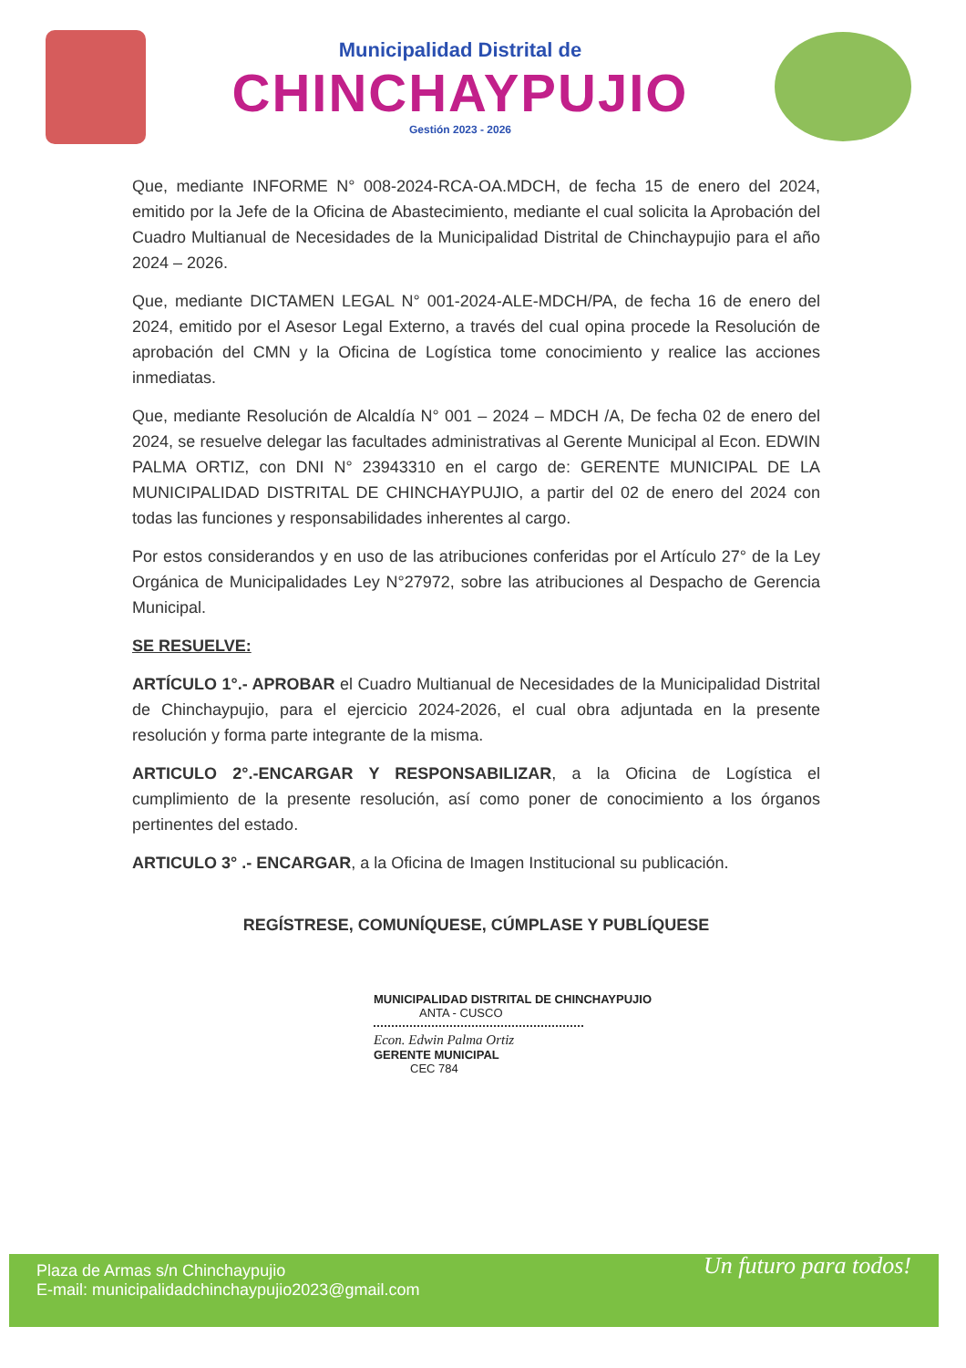Municipalidad Distrital de
CHINCHAYPUJIO
Gestión 2023 - 2026
Que, mediante INFORME N° 008-2024-RCA-OA.MDCH, de fecha 15 de enero del 2024, emitido por la Jefe de la Oficina de Abastecimiento, mediante el cual solicita la Aprobación del Cuadro Multianual de Necesidades de la Municipalidad Distrital de Chinchaypujio para el año 2024 – 2026.
Que, mediante DICTAMEN LEGAL N° 001-2024-ALE-MDCH/PA, de fecha 16 de enero del 2024, emitido por el Asesor Legal Externo, a través del cual opina procede la Resolución de aprobación del CMN y la Oficina de Logística tome conocimiento y realice las acciones inmediatas.
Que, mediante Resolución de Alcaldía N° 001 – 2024 – MDCH /A, De fecha 02 de enero del 2024, se resuelve delegar las facultades administrativas al Gerente Municipal al Econ. EDWIN PALMA ORTIZ, con DNI N° 23943310 en el cargo de: GERENTE MUNICIPAL DE LA MUNICIPALIDAD DISTRITAL DE CHINCHAYPUJIO, a partir del 02 de enero del 2024 con todas las funciones y responsabilidades inherentes al cargo.
Por estos considerandos y en uso de las atribuciones conferidas por el Artículo 27° de la Ley Orgánica de Municipalidades Ley N°27972, sobre las atribuciones al Despacho de Gerencia Municipal.
SE RESUELVE:
ARTÍCULO 1°.- APROBAR el Cuadro Multianual de Necesidades de la Municipalidad Distrital de Chinchaypujio, para el ejercicio 2024-2026, el cual obra adjuntada en la presente resolución y forma parte integrante de la misma.
ARTICULO 2°.-ENCARGAR Y RESPONSABILIZAR, a la Oficina de Logística el cumplimiento de la presente resolución, así como poner de conocimiento a los órganos pertinentes del estado.
ARTICULO 3° .- ENCARGAR, a la Oficina de Imagen Institucional su publicación.
REGÍSTRESE, COMUNÍQUESE, CÚMPLASE Y PUBLÍQUESE
MUNICIPALIDAD DISTRITAL DE CHINCHAYPUJIO
ANTA - CUSCO
Econ. Edwin Palma Ortiz
GERENTE MUNICIPAL
CEC 784
Un futuro para todos!
Plaza de Armas s/n Chinchaypujio
E-mail: municipalidadchinchaypujio2023@gmail.com